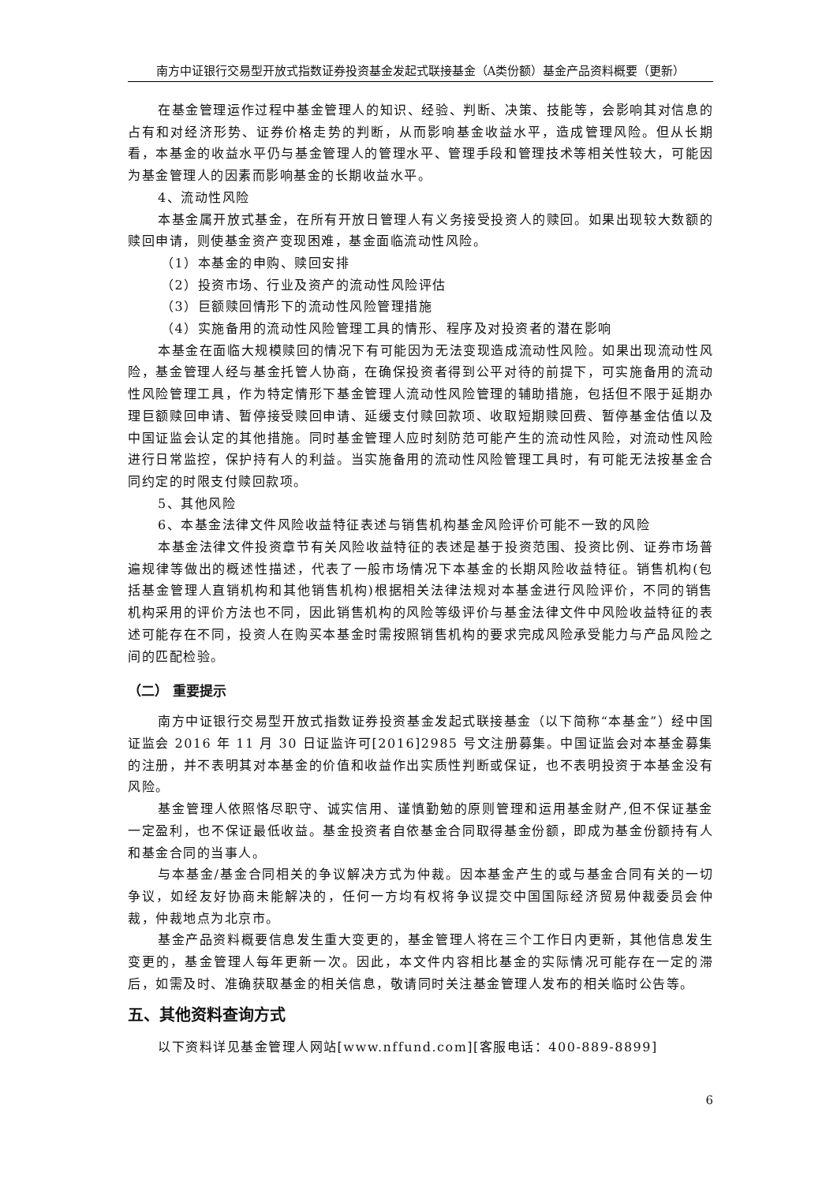南方中证银行交易型开放式指数证券投资基金发起式联接基金（A类份额）基金产品资料概要（更新）
在基金管理运作过程中基金管理人的知识、经验、判断、决策、技能等，会影响其对信息的占有和对经济形势、证券价格走势的判断，从而影响基金收益水平，造成管理风险。但从长期看，本基金的收益水平仍与基金管理人的管理水平、管理手段和管理技术等相关性较大，可能因为基金管理人的因素而影响基金的长期收益水平。
4、流动性风险
本基金属开放式基金，在所有开放日管理人有义务接受投资人的赎回。如果出现较大数额的赎回申请，则使基金资产变现困难，基金面临流动性风险。
（1）本基金的申购、赎回安排
（2）投资市场、行业及资产的流动性风险评估
（3）巨额赎回情形下的流动性风险管理措施
（4）实施备用的流动性风险管理工具的情形、程序及对投资者的潜在影响
本基金在面临大规模赎回的情况下有可能因为无法变现造成流动性风险。如果出现流动性风险，基金管理人经与基金托管人协商，在确保投资者得到公平对待的前提下，可实施备用的流动性风险管理工具，作为特定情形下基金管理人流动性风险管理的辅助措施，包括但不限于延期办理巨额赎回申请、暂停接受赎回申请、延缓支付赎回款项、收取短期赎回费、暂停基金估值以及中国证监会认定的其他措施。同时基金管理人应时刻防范可能产生的流动性风险，对流动性风险进行日常监控，保护持有人的利益。当实施备用的流动性风险管理工具时，有可能无法按基金合同约定的时限支付赎回款项。
5、其他风险
6、本基金法律文件风险收益特征表述与销售机构基金风险评价可能不一致的风险
本基金法律文件投资章节有关风险收益特征的表述是基于投资范围、投资比例、证券市场普遍规律等做出的概述性描述，代表了一般市场情况下本基金的长期风险收益特征。销售机构(包括基金管理人直销机构和其他销售机构)根据相关法律法规对本基金进行风险评价，不同的销售机构采用的评价方法也不同，因此销售机构的风险等级评价与基金法律文件中风险收益特征的表述可能存在不同，投资人在购买本基金时需按照销售机构的要求完成风险承受能力与产品风险之间的匹配检验。
（二） 重要提示
南方中证银行交易型开放式指数证券投资基金发起式联接基金（以下简称“本基金”）经中国证监会 2016 年 11 月 30 日证监许可[2016]2985 号文注册募集。中国证监会对本基金募集的注册，并不表明其对本基金的价值和收益作出实质性判断或保证，也不表明投资于本基金没有风险。
基金管理人依照恪尽职守、诚实信用、谨慎勤勉的原则管理和运用基金财产,但不保证基金一定盈利，也不保证最低收益。基金投资者自依基金合同取得基金份额，即成为基金份额持有人和基金合同的当事人。
与本基金/基金合同相关的争议解决方式为仲裁。因本基金产生的或与基金合同有关的一切争议，如经友好协商未能解决的，任何一方均有权将争议提交中国国际经济贸易仲裁委员会仲裁，仲裁地点为北京市。
基金产品资料概要信息发生重大变更的，基金管理人将在三个工作日内更新，其他信息发生变更的，基金管理人每年更新一次。因此，本文件内容相比基金的实际情况可能存在一定的滞后，如需及时、准确获取基金的相关信息，敬请同时关注基金管理人发布的相关临时公告等。
五、其他资料查询方式
以下资料详见基金管理人网站[www.nffund.com][客服电话：400-889-8899]
6